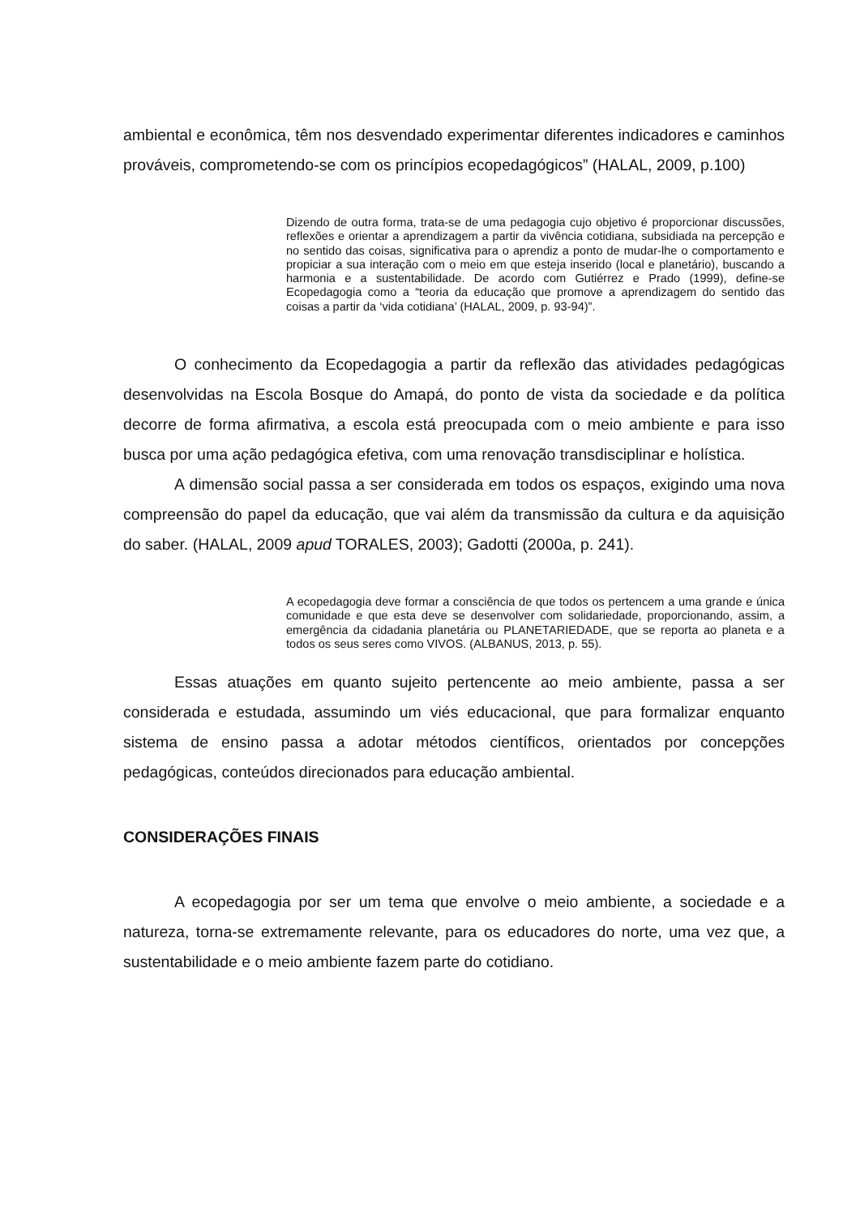ambiental e econômica, têm nos desvendado experimentar diferentes indicadores e caminhos prováveis, comprometendo-se com os princípios ecopedagógicos” (HALAL, 2009, p.100)
Dizendo de outra forma, trata-se de uma pedagogia cujo objetivo é proporcionar discussões, reflexões e orientar a aprendizagem a partir da vivência cotidiana, subsidiada na percepção e no sentido das coisas, significativa para o aprendiz a ponto de mudar-lhe o comportamento e propiciar a sua interação com o meio em que esteja inserido (local e planetário), buscando a harmonia e a sustentabilidade. De acordo com Gutiérrez e Prado (1999), define-se Ecopedagogia como a “teoria da educação que promove a aprendizagem do sentido das coisas a partir da ‘vida cotidiana’ (HALAL, 2009, p. 93-94)”.
O conhecimento da Ecopedagogia a partir da reflexão das atividades pedagógicas desenvolvidas na Escola Bosque do Amapá, do ponto de vista da sociedade e da política decorre de forma afirmativa, a escola está preocupada com o meio ambiente e para isso busca por uma ação pedagógica efetiva, com uma renovação transdisciplinar e holística.
A dimensão social passa a ser considerada em todos os espaços, exigindo uma nova compreensão do papel da educação, que vai além da transmissão da cultura e da aquisição do saber. (HALAL, 2009 apud TORALES, 2003); Gadotti (2000a, p. 241).
A ecopedagogia deve formar a consciência de que todos os pertencem a uma grande e única comunidade e que esta deve se desenvolver com solidariedade, proporcionando, assim, a emergência da cidadania planetária ou PLANETARIEDADE, que se reporta ao planeta e a todos os seus seres como VIVOS. (ALBANUS, 2013, p. 55).
Essas atuações em quanto sujeito pertencente ao meio ambiente, passa a ser considerada e estudada, assumindo um viés educacional, que para formalizar enquanto sistema de ensino passa a adotar métodos científicos, orientados por concepções pedagógicas, conteúdos direcionados para educação ambiental.
CONSIDERAÇÕES FINAIS
A ecopedagogia por ser um tema que envolve o meio ambiente, a sociedade e a natureza, torna-se extremamente relevante, para os educadores do norte, uma vez que, a sustentabilidade e o meio ambiente fazem parte do cotidiano.